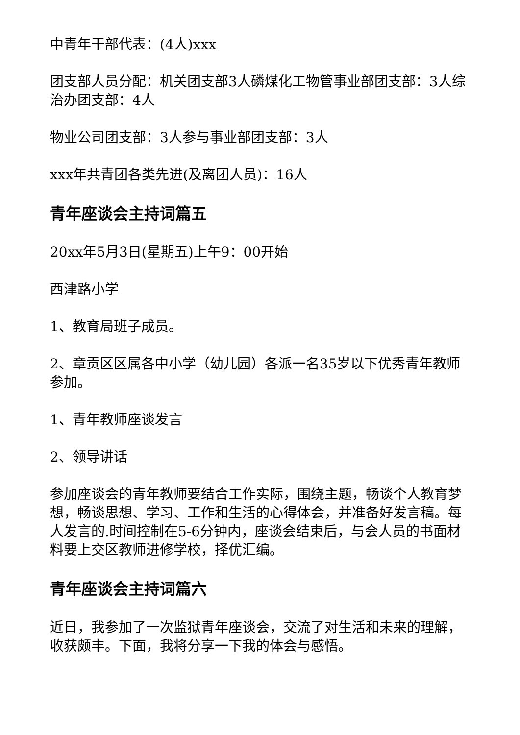中青年干部代表：(4人)xxx
团支部人员分配：机关团支部3人磷煤化工物管事业部团支部：3人综治办团支部：4人
物业公司团支部：3人参与事业部团支部：3人
xxx年共青团各类先进(及离团人员)：16人
青年座谈会主持词篇五
20xx年5月3日(星期五)上午9：00开始
西津路小学
1、教育局班子成员。
2、章贡区区属各中小学（幼儿园）各派一名35岁以下优秀青年教师参加。
1、青年教师座谈发言
2、领导讲话
参加座谈会的青年教师要结合工作实际，围绕主题，畅谈个人教育梦想，畅谈思想、学习、工作和生活的心得体会，并准备好发言稿。每人发言的.时间控制在5-6分钟内，座谈会结束后，与会人员的书面材料要上交区教师进修学校，择优汇编。
青年座谈会主持词篇六
近日，我参加了一次监狱青年座谈会，交流了对生活和未来的理解，收获颇丰。下面，我将分享一下我的体会与感悟。